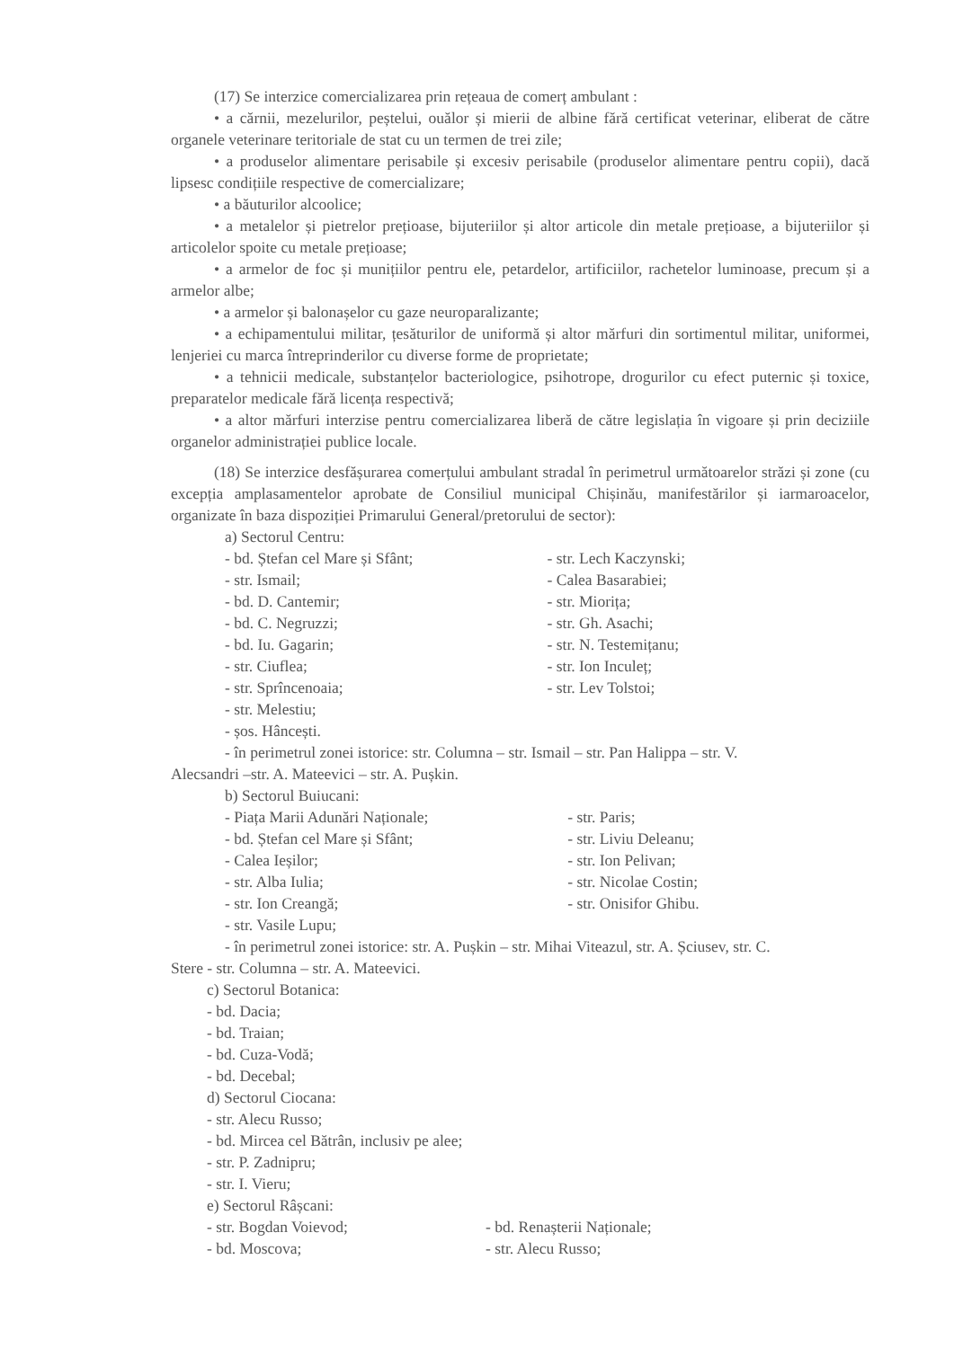(17) Se interzice comercializarea prin rețeaua de comerț ambulant :
• a cărnii, mezelurilor, peștelui, ouălor și mierii de albine fără certificat veterinar, eliberat de către organele veterinare teritoriale de stat cu un termen de trei zile;
• a produselor alimentare perisabile și excesiv perisabile (produselor alimentare pentru copii), dacă lipsesc condițiile respective de comercializare;
• a băuturilor alcoolice;
• a metalelor și pietrelor prețioase, bijuteriilor și altor articole din metale prețioase, a bijuteriilor și articolelor spoite cu metale prețioase;
• a armelor de foc și munițiilor pentru ele, petardelor, artificiilor, rachetelor luminoase, precum și a armelor albe;
• a armelor și balonașelor cu gaze neuroparalizante;
• a echipamentului militar, țesăturilor de uniformă și altor mărfuri din sortimentul militar, uniformei, lenjeriei cu marca întreprinderilor cu diverse forme de proprietate;
• a tehnicii medicale, substanțelor bacteriologice, psihotrope, drogurilor cu efect puternic și toxice, preparatelor medicale fără licența respectivă;
• a altor mărfuri interzise pentru comercializarea liberă de către legislația în vigoare și prin deciziile organelor administrației publice locale.
(18) Se interzice desfășurarea comerțului ambulant stradal în perimetrul următoarelor străzi și zone (cu excepția amplasamentelor aprobate de Consiliul municipal Chișinău, manifestărilor și iarmaroacelor, organizate în baza dispoziției Primarului General/pretorului de sector):
a) Sectorul Centru:
- bd. Ștefan cel Mare și Sfânt;
- str. Ismail;
- bd. D. Cantemir;
- bd. C. Negruzzi;
- bd. Iu. Gagarin;
- str. Ciuflea;
- str. Sprîncenoaia;
- str. Melestiu;
- șos. Hâncești.
- str. Lech Kaczynski;
- Calea Basarabiei;
- str. Miorița;
- str. Gh. Asachi;
- str. N. Testemițanu;
- str. Ion Inculeț;
- str. Lev Tolstoi;
- în perimetrul zonei istorice: str. Columna – str. Ismail – str. Pan Halippa – str. V.
Alecsandri –str. A. Mateevici – str. A. Pușkin.
b) Sectorul Buiucani:
- Piața Marii Adunări Naționale;
- bd. Ștefan cel Mare și Sfânt;
- Calea Ieșilor;
- str. Alba Iulia;
- str. Ion Creangă;
- str. Vasile Lupu;
- str. Paris;
- str. Liviu Deleanu;
- str. Ion Pelivan;
- str. Nicolae Costin;
- str. Onisifor Ghibu.
- în perimetrul zonei istorice: str. A. Pușkin – str. Mihai Viteazul, str. A. Șciusev, str. C.
Stere - str. Columna – str. A. Mateevici.
c) Sectorul Botanica:
- bd. Dacia;
- bd. Traian;
- bd. Cuza-Vodă;
- bd. Decebal;
d) Sectorul Ciocana:
- str. Alecu Russo;
- bd. Mircea cel Bătrân, inclusiv pe alee;
- str. P. Zadnipru;
- str. I. Vieru;
e) Sectorul Râșcani:
- str. Bogdan Voievod;
- bd. Moscova;
- bd. Renașterii Naționale;
- str. Alecu Russo;